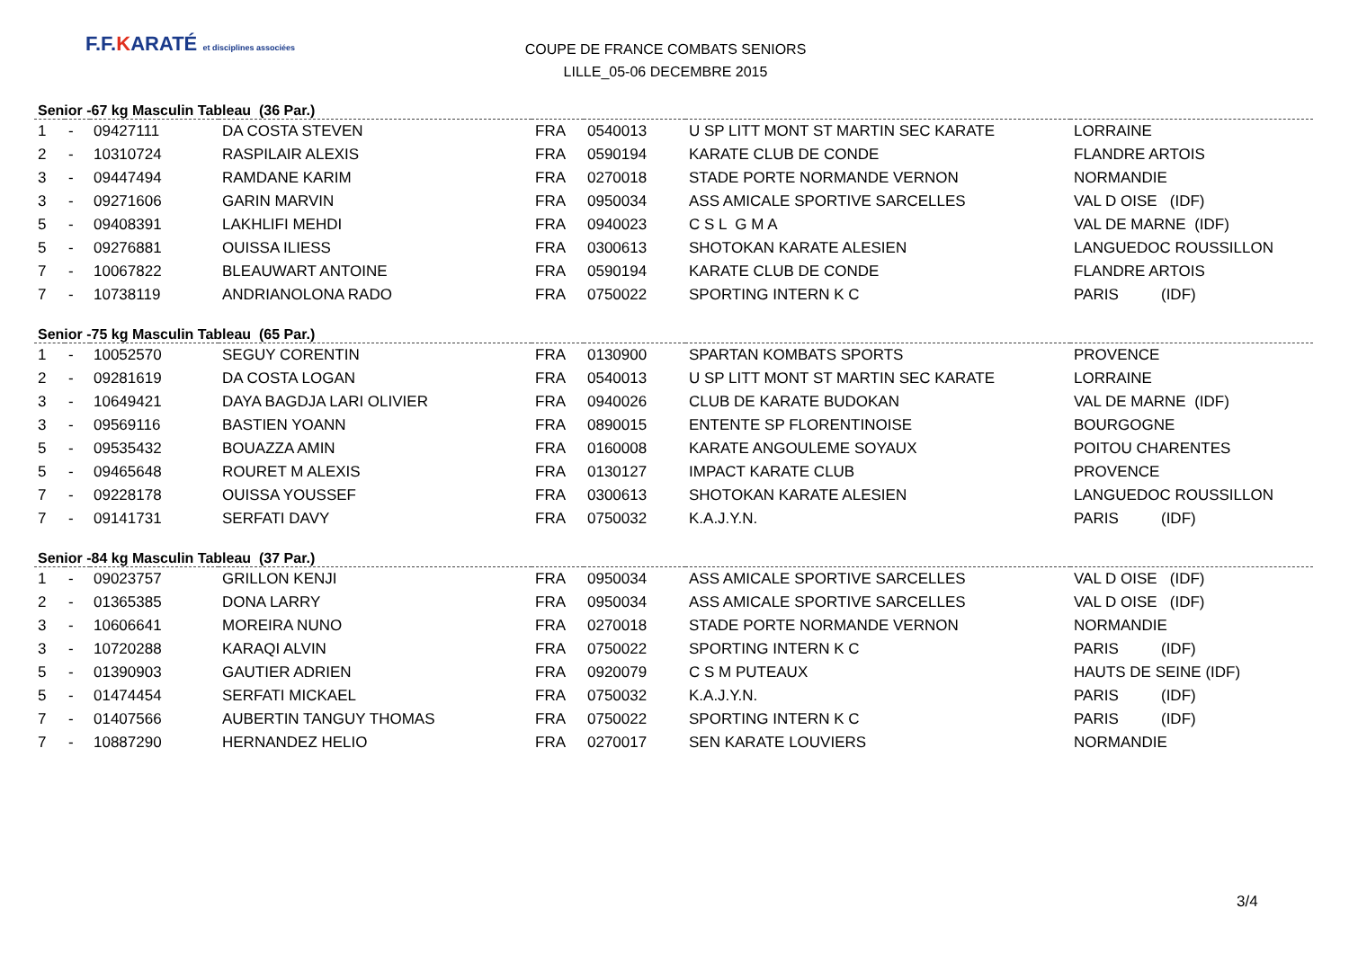F.F.KARATÉ et disciplines associées
COUPE DE FRANCE COMBATS SENIORS
LILLE_05-06 DECEMBRE 2015
Senior -67 kg Masculin Tableau (36 Par.)
| 1 | - | 09427111 | DA COSTA STEVEN | FRA | 0540013 | U SP LITT MONT ST MARTIN SEC KARATE | LORRAINE |
| 2 | - | 10310724 | RASPILAIR ALEXIS | FRA | 0590194 | KARATE CLUB DE CONDE | FLANDRE ARTOIS |
| 3 | - | 09447494 | RAMDANE KARIM | FRA | 0270018 | STADE PORTE NORMANDE VERNON | NORMANDIE |
| 3 | - | 09271606 | GARIN MARVIN | FRA | 0950034 | ASS AMICALE SPORTIVE SARCELLES | VAL D OISE (IDF) |
| 5 | - | 09408391 | LAKHLIFI MEHDI | FRA | 0940023 | C S L G M A | VAL DE MARNE (IDF) |
| 5 | - | 09276881 | OUISSA ILIESS | FRA | 0300613 | SHOTOKAN KARATE ALESIEN | LANGUEDOC ROUSSILLON |
| 7 | - | 10067822 | BLEAUWART ANTOINE | FRA | 0590194 | KARATE CLUB DE CONDE | FLANDRE ARTOIS |
| 7 | - | 10738119 | ANDRIANOLONA RADO | FRA | 0750022 | SPORTING INTERN K C | PARIS (IDF) |
Senior -75 kg Masculin Tableau (65 Par.)
| 1 | - | 10052570 | SEGUY CORENTIN | FRA | 0130900 | SPARTAN KOMBATS SPORTS | PROVENCE |
| 2 | - | 09281619 | DA COSTA LOGAN | FRA | 0540013 | U SP LITT MONT ST MARTIN SEC KARATE | LORRAINE |
| 3 | - | 10649421 | DAYA BAGDJA LARI OLIVIER | FRA | 0940026 | CLUB DE KARATE BUDOKAN | VAL DE MARNE (IDF) |
| 3 | - | 09569116 | BASTIEN YOANN | FRA | 0890015 | ENTENTE SP FLORENTINOISE | BOURGOGNE |
| 5 | - | 09535432 | BOUAZZA AMIN | FRA | 0160008 | KARATE ANGOULEME SOYAUX | POITOU CHARENTES |
| 5 | - | 09465648 | ROURET M ALEXIS | FRA | 0130127 | IMPACT KARATE CLUB | PROVENCE |
| 7 | - | 09228178 | OUISSA YOUSSEF | FRA | 0300613 | SHOTOKAN KARATE ALESIEN | LANGUEDOC ROUSSILLON |
| 7 | - | 09141731 | SERFATI DAVY | FRA | 0750032 | K.A.J.Y.N. | PARIS (IDF) |
Senior -84 kg Masculin Tableau (37 Par.)
| 1 | - | 09023757 | GRILLON KENJI | FRA | 0950034 | ASS AMICALE SPORTIVE SARCELLES | VAL D OISE (IDF) |
| 2 | - | 01365385 | DONA LARRY | FRA | 0950034 | ASS AMICALE SPORTIVE SARCELLES | VAL D OISE (IDF) |
| 3 | - | 10606641 | MOREIRA NUNO | FRA | 0270018 | STADE PORTE NORMANDE VERNON | NORMANDIE |
| 3 | - | 10720288 | KARAQI ALVIN | FRA | 0750022 | SPORTING INTERN K C | PARIS (IDF) |
| 5 | - | 01390903 | GAUTIER ADRIEN | FRA | 0920079 | C S M PUTEAUX | HAUTS DE SEINE (IDF) |
| 5 | - | 01474454 | SERFATI MICKAEL | FRA | 0750032 | K.A.J.Y.N. | PARIS (IDF) |
| 7 | - | 01407566 | AUBERTIN TANGUY THOMAS | FRA | 0750022 | SPORTING INTERN K C | PARIS (IDF) |
| 7 | - | 10887290 | HERNANDEZ HELIO | FRA | 0270017 | SEN KARATE LOUVIERS | NORMANDIE |
3/4